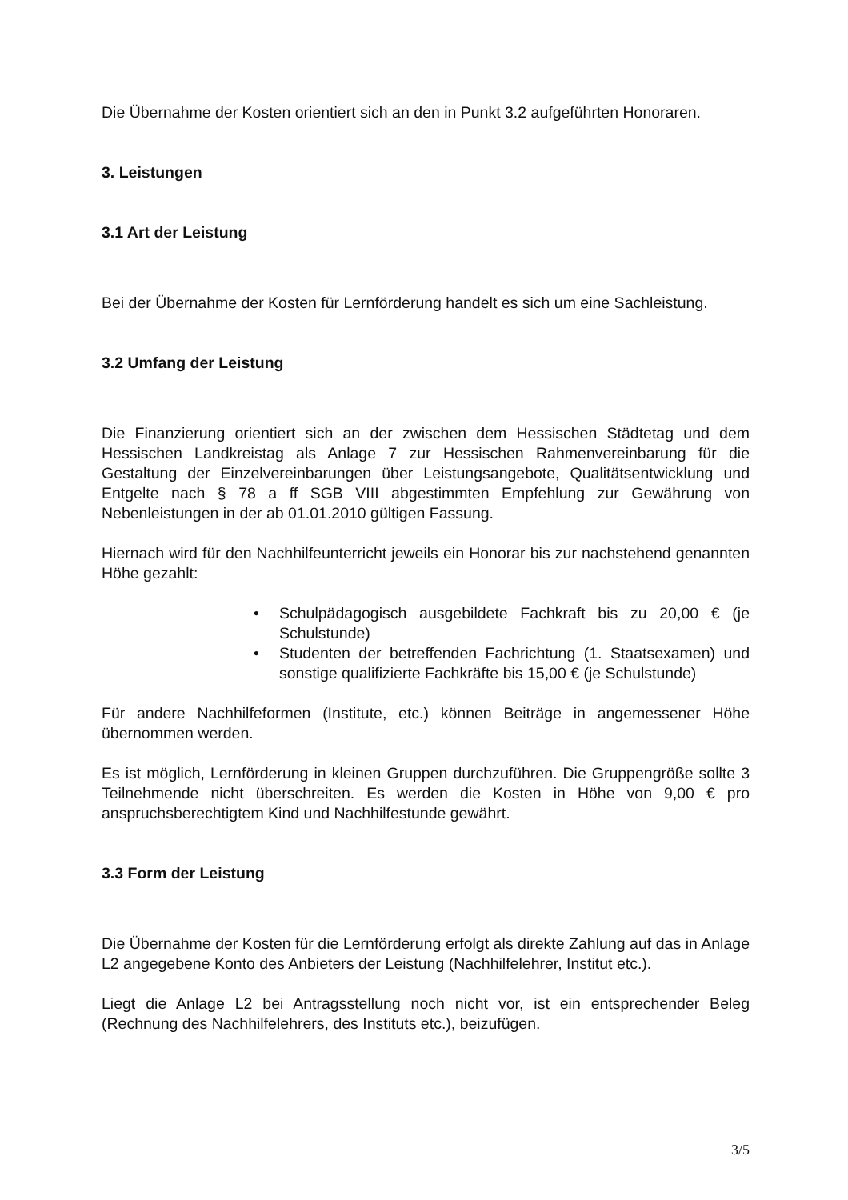Die Übernahme der Kosten orientiert sich an den in Punkt 3.2 aufgeführten Honoraren.
3. Leistungen
3.1 Art der Leistung
Bei der Übernahme der Kosten für Lernförderung handelt es sich um eine Sachleistung.
3.2 Umfang der Leistung
Die Finanzierung orientiert sich an der zwischen dem Hessischen Städtetag und dem Hessischen Landkreistag als Anlage 7 zur Hessischen Rahmenvereinbarung für die Gestaltung der Einzelvereinbarungen über Leistungsangebote, Qualitätsentwicklung und Entgelte nach § 78 a ff SGB VIII abgestimmten Empfehlung zur Gewährung von Nebenleistungen in der ab 01.01.2010 gültigen Fassung.
Hiernach wird für den Nachhilfeunterricht jeweils ein Honorar bis zur nachstehend genannten Höhe gezahlt:
• Schulpädagogisch ausgebildete Fachkraft bis zu 20,00 € (je Schulstunde)
• Studenten der betreffenden Fachrichtung (1. Staatsexamen) und sonstige qualifizierte Fachkräfte bis 15,00 € (je Schulstunde)
Für andere Nachhilfeformen (Institute, etc.) können Beiträge in angemessener Höhe übernommen werden.
Es ist möglich, Lernförderung in kleinen Gruppen durchzuführen. Die Gruppengröße sollte 3 Teilnehmende nicht überschreiten. Es werden die Kosten in Höhe von 9,00 € pro anspruchsberechtigtem Kind und Nachhilfestunde gewährt.
3.3 Form der Leistung
Die Übernahme der Kosten für die Lernförderung erfolgt als direkte Zahlung auf das in Anlage L2 angegebene Konto des Anbieters der Leistung (Nachhilfelehrer, Institut etc.).
Liegt die Anlage L2 bei Antragsstellung noch nicht vor, ist ein entsprechender Beleg (Rechnung des Nachhilfelehrers, des Instituts etc.), beizufügen.
3/5